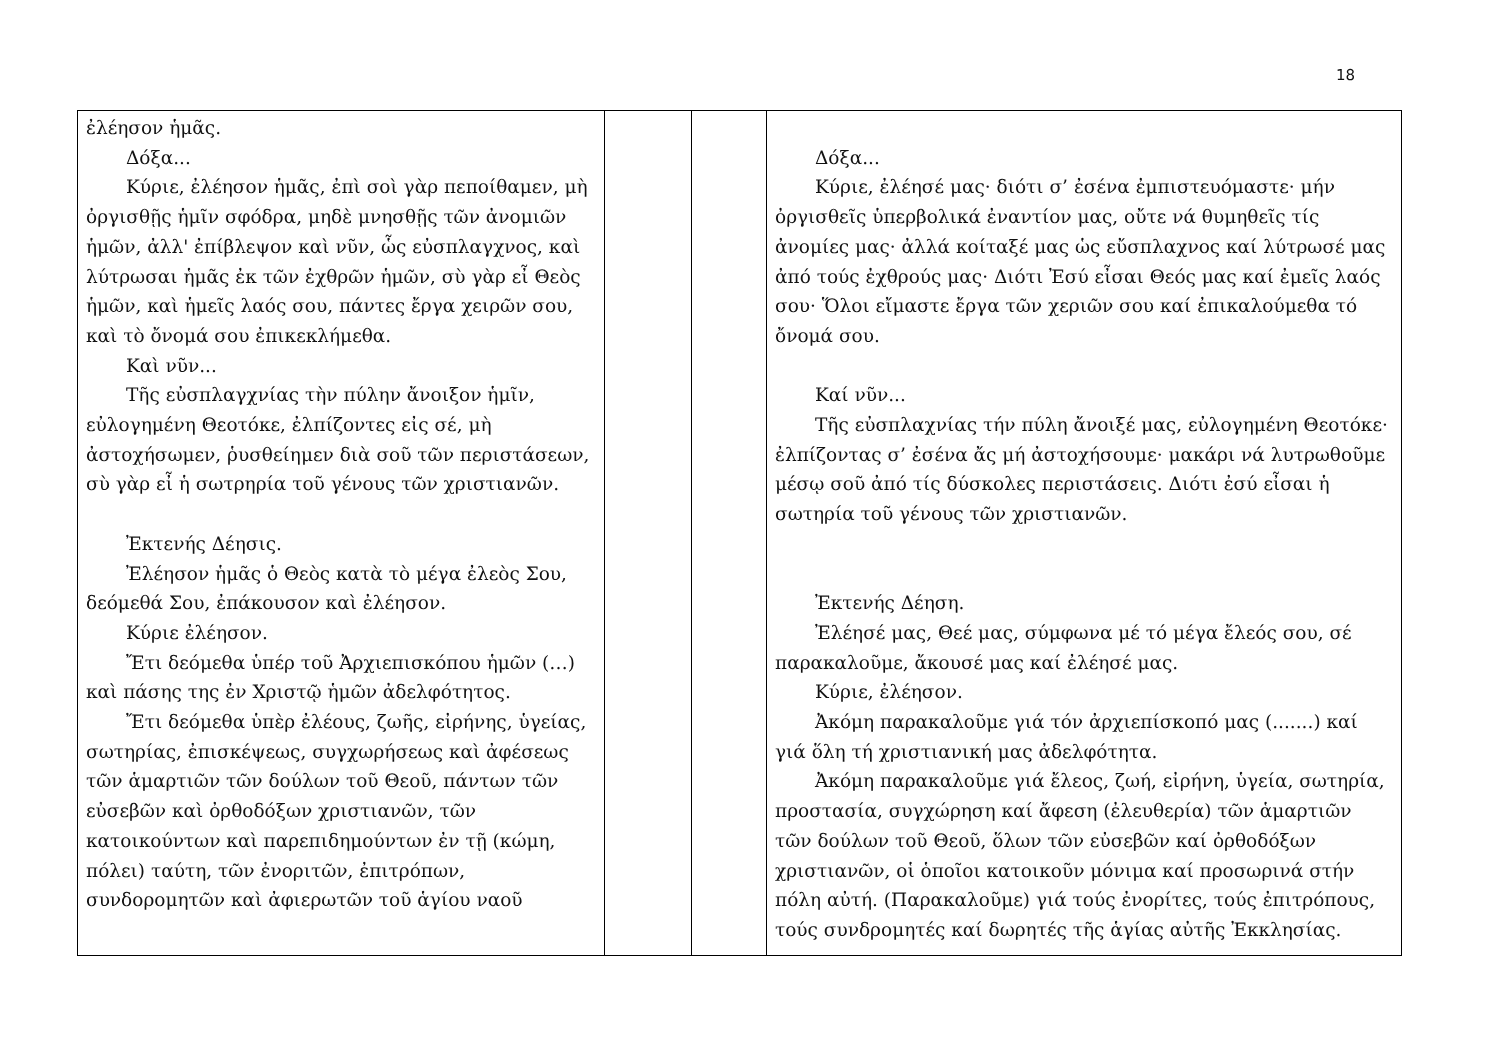18
| ἐλέησον ἡμᾶς. Δόξα... Κύριε, ἐλέησον ἡμᾶς, ἐπὶ σοὶ γὰρ πεποίθαμεν, μὴ ὀργισθῇς ἡμῖν σφόδρα, μηδὲ μνησθῇς τῶν ἀνομιῶν ἡμῶν, ἀλλ' ἐπίβλεψον καὶ νῦν, ὧς εὐσπλαγχνος, καὶ λύτρωσαι ἡμᾶς ἐκ τῶν ἐχθρῶν ἡμῶν, σὺ γὰρ εἶ Θεὸς ἡμῶν, καὶ ἡμεῖς λαός σου, πάντες ἔργα χειρῶν σου, καὶ τὸ ὄνομά σου ἐπικεκλήμεθα. Καὶ νῦν... Τῆς εὐσπλαγχνίας τὴν πύλην ἄνοιξον ἡμῖν, εὐλογημένη Θεοτόκε, ἐλπίζοντες εἰς σέ, μὴ ἀστοχήσωμεν, ῥυσθείημεν διὰ σοῦ τῶν περιστάσεων, σὺ γὰρ εἶ ἡ σωτρηρία τοῦ γένους τῶν χριστιανῶν. Ἐκτενής Δέησις. Ἐλέησον ἡμᾶς ὁ Θεὸς κατὰ τὸ μέγα ἐλεὸς Σου, δεόμεθά Σου, ἐπάκουσον καὶ ἐλέησον. Κύριε ἐλέησον. Ἔτι δεόμεθα ὑπέρ τοῦ Ἀρχιεπισκόπου ἡμῶν (…) καὶ πάσης της ἐν Χριστῷ ἡμῶν ἀδελφότητος. Ἔτι δεόμεθα ὑπὲρ ἐλέους, ζωῆς, εἰρήνης, ὑγείας, σωτηρίας, ἐπισκέψεως, συγχωρήσεως καὶ ἀφέσεως τῶν ἁμαρτιῶν τῶν δούλων τοῦ Θεοῦ, πάντων τῶν εὐσεβῶν καὶ ὀρθοδόξων χριστιανῶν, τῶν κατοικούντων καὶ παρεπιδημούντων ἐν τῇ (κώμη, πόλει) ταύτη, τῶν ἐνοριτῶν, ἐπιτρόπων, συνδορομητῶν καὶ ἀφιερωτῶν τοῦ ἁγίου ναοῦ | | | Δόξα... Κύριε, ἐλέησέ μας· διότι σ’ ἐσένα ἐμπιστευόμαστε· μήν ὀργισθεῖς ὑπερβολικά ἐναντίον μας, οὔτε νά θυμηθεῖς τίς ἀνομίες μας· ἀλλά κοίταξέ μας ὡς εὔσπλαχνος καί λύτρωσέ μας ἀπό τούς ἐχθρούς μας· Διότι Ἐσύ εἶσαι Θεός μας καί ἐμεῖς λαός σου· Ὅλοι εἴμαστε ἔργα τῶν χεριῶν σου καί ἐπικαλούμεθα τό ὄνομά σου. Καί νῦν... Τῆς εὐσπλαχνίας τήν πύλη ἄνοιξέ μας, εὐλογημένη Θεοτόκε· ἐλπίζοντας σ’ ἐσένα ἄς μή ἀστοχήσουμε· μακάρι νά λυτρωθοῦμε μέσῳ σοῦ ἀπό τίς δύσκολες περιστάσεις. Διότι ἐσύ εἶσαι ἡ σωτηρία τοῦ γένους τῶν χριστιανῶν. Ἐκτενής Δέηση. Ἐλέησέ μας, Θεέ μας, σύμφωνα μέ τό μέγα ἔλεός σου, σέ παρακαλοῦμε, ἄκουσέ μας καί ἐλέησέ μας. Κύριε, ἐλέησον. Ἀκόμη παρακαλοῦμε γιά τόν ἀρχιεπίσκοπό μας (.......) καί γιά ὅλη τή χριστιανική μας ἀδελφότητα. Ἀκόμη παρακαλοῦμε γιά ἔλεος, ζωή, εἰρήνη, ὑγεία, σωτηρία, προστασία, συγχώρηση καί ἄφεση (ἐλευθερία) τῶν ἁμαρτιῶν τῶν δούλων τοῦ Θεοῦ, ὅλων τῶν εὐσεβῶν καί ὀρθοδόξων χριστιανῶν, οἱ ὁποῖοι κατοικοῦν μόνιμα καί προσωρινά στήν πόλη αὐτή. (Παρακαλοῦμε) γιά τούς ἐνορίτες, τούς ἐπιτρόπους, τούς συνδρομητές καί δωρητές τῆς ἁγίας αὐτῆς Ἐκκλησίας. |